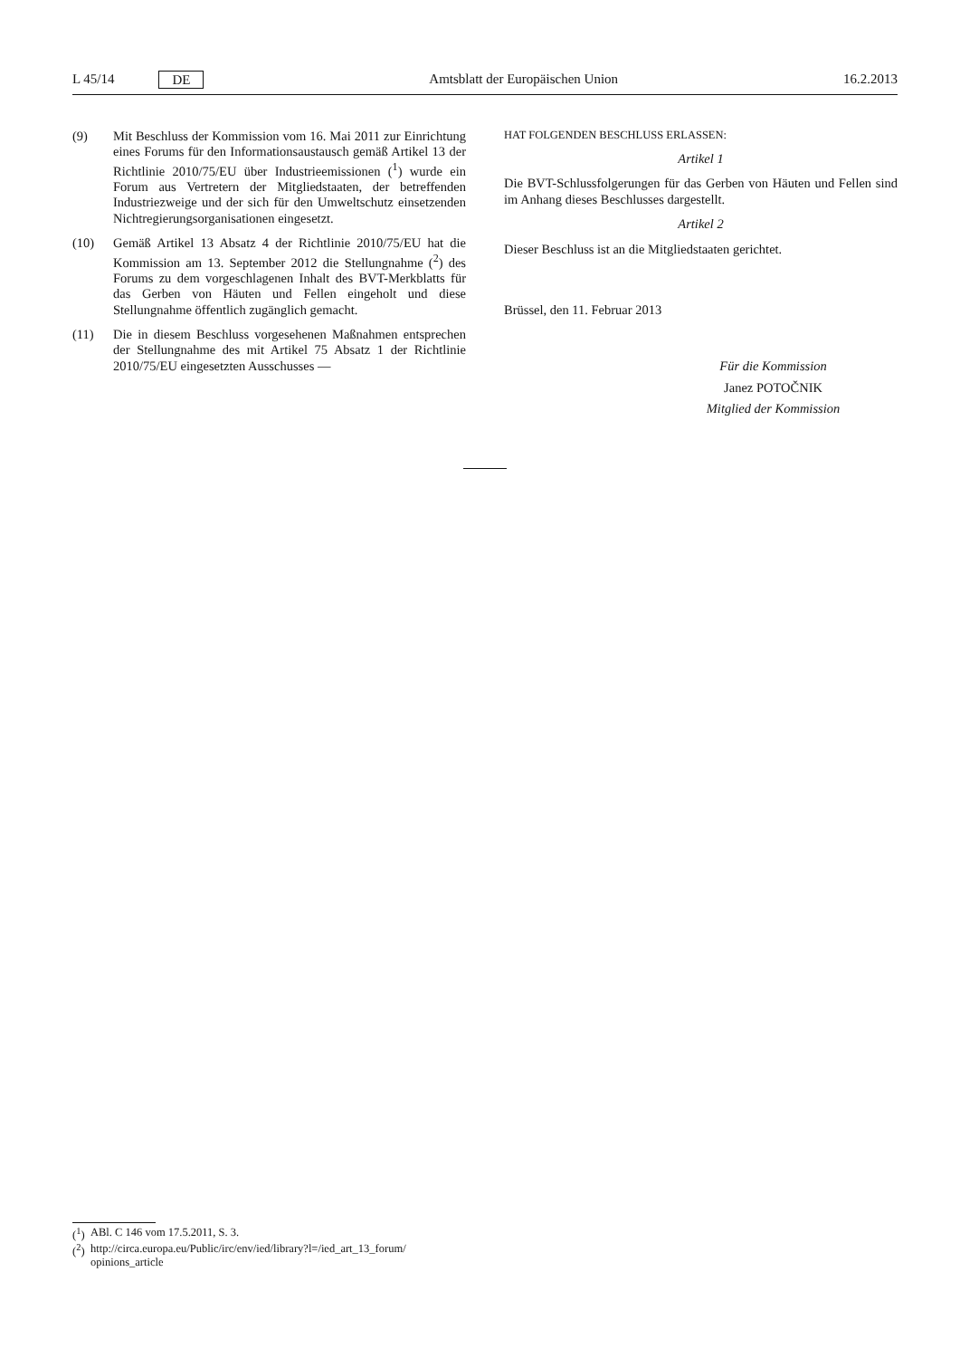L 45/14 DE Amtsblatt der Europäischen Union 16.2.2013
(9) Mit Beschluss der Kommission vom 16. Mai 2011 zur Einrichtung eines Forums für den Informationsaustausch gemäß Artikel 13 der Richtlinie 2010/75/EU über Industrieemissionen (<sup>1</sup>) wurde ein Forum aus Vertretern der Mitgliedstaaten, der betreffenden Industriezweige und der sich für den Umweltschutz einsetzenden Nichtregierungsorganisationen eingesetzt.
(10) Gemäß Artikel 13 Absatz 4 der Richtlinie 2010/75/EU hat die Kommission am 13. September 2012 die Stellungnahme (<sup>2</sup>) des Forums zu dem vorgeschlagenen Inhalt des BVT-Merkblatts für das Gerben von Häuten und Fellen eingeholt und diese Stellungnahme öffentlich zugänglich gemacht.
(11) Die in diesem Beschluss vorgesehenen Maßnahmen entsprechen der Stellungnahme des mit Artikel 75 Absatz 1 der Richtlinie 2010/75/EU eingesetzten Ausschusses —
HAT FOLGENDEN BESCHLUSS ERLASSEN:
Artikel 1
Die BVT-Schlussfolgerungen für das Gerben von Häuten und Fellen sind im Anhang dieses Beschlusses dargestellt.
Artikel 2
Dieser Beschluss ist an die Mitgliedstaaten gerichtet.
Brüssel, den 11. Februar 2013
Für die Kommission
Janez POTOČNIK
Mitglied der Kommission
(<sup>1</sup>) ABl. C 146 vom 17.5.2011, S. 3.
(<sup>2</sup>) http://circa.europa.eu/Public/irc/env/ied/library?l=/ied_art_13_forum/ opinions_article